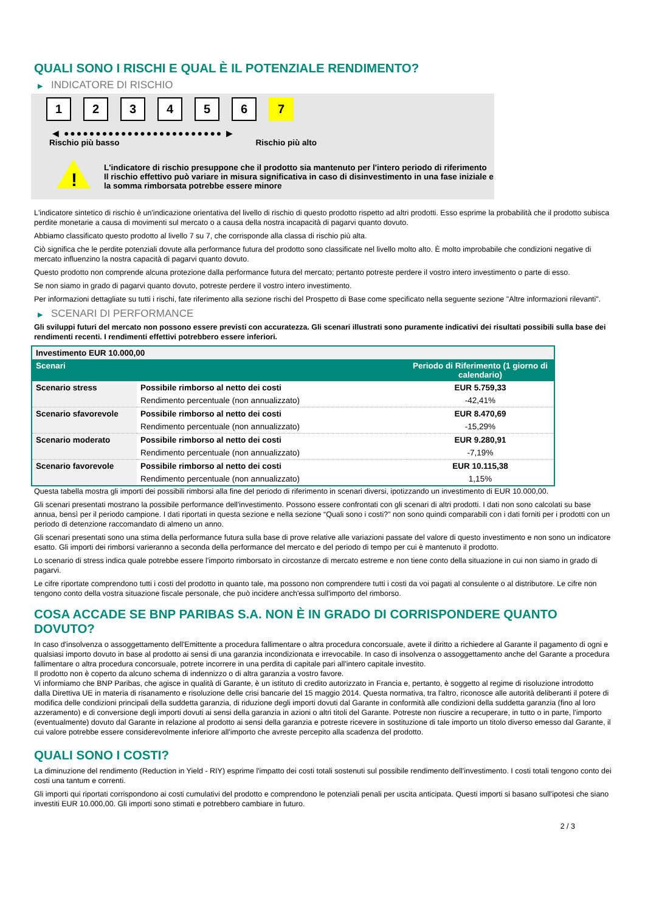QUALI SONO I RISCHI E QUAL È IL POTENZIALE RENDIMENTO?
▶ INDICATORE DI RISCHIO
1 2 3 4 5 6 7
◀ ●●●●●●●●●●●●●●●●●●●●●●●●● ▶
Rischio più basso Rischio più alto
!
L'indicatore di rischio presuppone che il prodotto sia mantenuto per l'intero periodo di riferimento
Il rischio effettivo può variare in misura significativa in caso di disinvestimento in una fase iniziale e la somma rimborsata potrebbe essere minore
L'indicatore sintetico di rischio è un'indicazione orientativa del livello di rischio di questo prodotto rispetto ad altri prodotti. Esso esprime la probabilità che il prodotto subisca perdite monetarie a causa di movimenti sul mercato o a causa della nostra incapacità di pagarvi quanto dovuto.
Abbiamo classificato questo prodotto al livello 7 su 7, che corrisponde alla classa di rischio più alta.
Ciò significa che le perdite potenziali dovute alla performance futura del prodotto sono classificate nel livello molto alto. È molto improbabile che condizioni negative di mercato influenzino la nostra capacità di pagarvi quanto dovuto.
Questo prodotto non comprende alcuna protezione dalla performance futura del mercato; pertanto potreste perdere il vostro intero investimento o parte di esso.
Se non siamo in grado di pagarvi quanto dovuto, potreste perdere il vostro intero investimento.
Per informazioni dettagliate su tutti i rischi, fate riferimento alla sezione rischi del Prospetto di Base come specificato nella seguente sezione "Altre informazioni rilevanti".
▶ SCENARI DI PERFORMANCE
Gli sviluppi futuri del mercato non possono essere previsti con accuratezza. Gli scenari illustrati sono puramente indicativi dei risultati possibili sulla base dei rendimenti recenti. I rendimenti effettivi potrebbero essere inferiori.
| Investimento EUR 10.000,00 | | |
| --- | --- | --- |
| Scenari | | Periodo di Riferimento (1 giorno di calendario) |
| Scenario stress | Possibile rimborso al netto dei costi | EUR 5.759,33 |
| | Rendimento percentuale (non annualizzato) | -42,41% |
| Scenario sfavorevole | Possibile rimborso al netto dei costi | EUR 8.470,69 |
| | Rendimento percentuale (non annualizzato) | -15,29% |
| Scenario moderato | Possibile rimborso al netto dei costi | EUR 9.280,91 |
| | Rendimento percentuale (non annualizzato) | -7,19% |
| Scenario favorevole | Possibile rimborso al netto dei costi | EUR 10.115,38 |
| | Rendimento percentuale (non annualizzato) | 1,15% |
Questa tabella mostra gli importi dei possibili rimborsi alla fine del periodo di riferimento in scenari diversi, ipotizzando un investimento di EUR 10.000,00.
Gli scenari presentati mostrano la possibile performance dell'investimento. Possono essere confrontati con gli scenari di altri prodotti. I dati non sono calcolati su base annua, bensì per il periodo campione. I dati riportati in questa sezione e nella sezione “Quali sono i costi?” non sono quindi comparabili con i dati forniti per i prodotti con un periodo di detenzione raccomandato di almeno un anno.
Gli scenari presentati sono una stima della performance futura sulla base di prove relative alle variazioni passate del valore di questo investimento e non sono un indicatore esatto. Gli importi dei rimborsi varieranno a seconda della performance del mercato e del periodo di tempo per cui è mantenuto il prodotto.
Lo scenario di stress indica quale potrebbe essere l'importo rimborsato in circostanze di mercato estreme e non tiene conto della situazione in cui non siamo in grado di pagarvi.
Le cifre riportate comprendono tutti i costi del prodotto in quanto tale, ma possono non comprendere tutti i costi da voi pagati al consulente o al distributore. Le cifre non tengono conto della vostra situazione fiscale personale, che può incidere anch'essa sull'importo del rimborso.
COSA ACCADE SE BNP PARIBAS S.A. NON È IN GRADO DI CORRISPONDERE QUANTO DOVUTO?
In caso d'insolvenza o assoggettamento dell'Emittente a procedura fallimentare o altra procedura concorsuale, avete il diritto a richiedere al Garante il pagamento di ogni e qualsiasi importo dovuto in base al prodotto ai sensi di una garanzia incondizionata e irrevocabile. In caso di insolvenza o assoggettamento anche del Garante a procedura fallimentare o altra procedura concorsuale, potrete incorrere in una perdita di capitale pari all'intero capitale investito.
Il prodotto non è coperto da alcuno schema di indennizzo o di altra garanzia a vostro favore.
Vi informiamo che BNP Paribas, che agisce in qualità di Garante, è un istituto di credito autorizzato in Francia e, pertanto, è soggetto al regime di risoluzione introdotto dalla Direttiva UE in materia di risanamento e risoluzione delle crisi bancarie del 15 maggio 2014. Questa normativa, tra l'altro, riconosce alle autorità deliberanti il potere di modifica delle condizioni principali della suddetta garanzia, di riduzione degli importi dovuti dal Garante in conformità alle condizioni della suddetta garanzia (fino al loro azzeramento) e di conversione degli importi dovuti ai sensi della garanzia in azioni o altri titoli del Garante. Potreste non riuscire a recuperare, in tutto o in parte, l'importo (eventualmente) dovuto dal Garante in relazione al prodotto ai sensi della garanzia e potreste ricevere in sostituzione di tale importo un titolo diverso emesso dal Garante, il cui valore potrebbe essere considerevolmente inferiore all'importo che avreste percepito alla scadenza del prodotto.
QUALI SONO I COSTI?
La diminuzione del rendimento (Reduction in Yield - RIY) esprime l'impatto dei costi totali sostenuti sul possibile rendimento dell'investimento. I costi totali tengono conto dei costi una tantum e correnti.
Gli importi qui riportati corrispondono ai costi cumulativi del prodotto e comprendono le potenziali penali per uscita anticipata. Questi importi si basano sull'ipotesi che siano investiti EUR 10.000,00. Gli importi sono stimati e potrebbero cambiare in futuro.
2 / 3